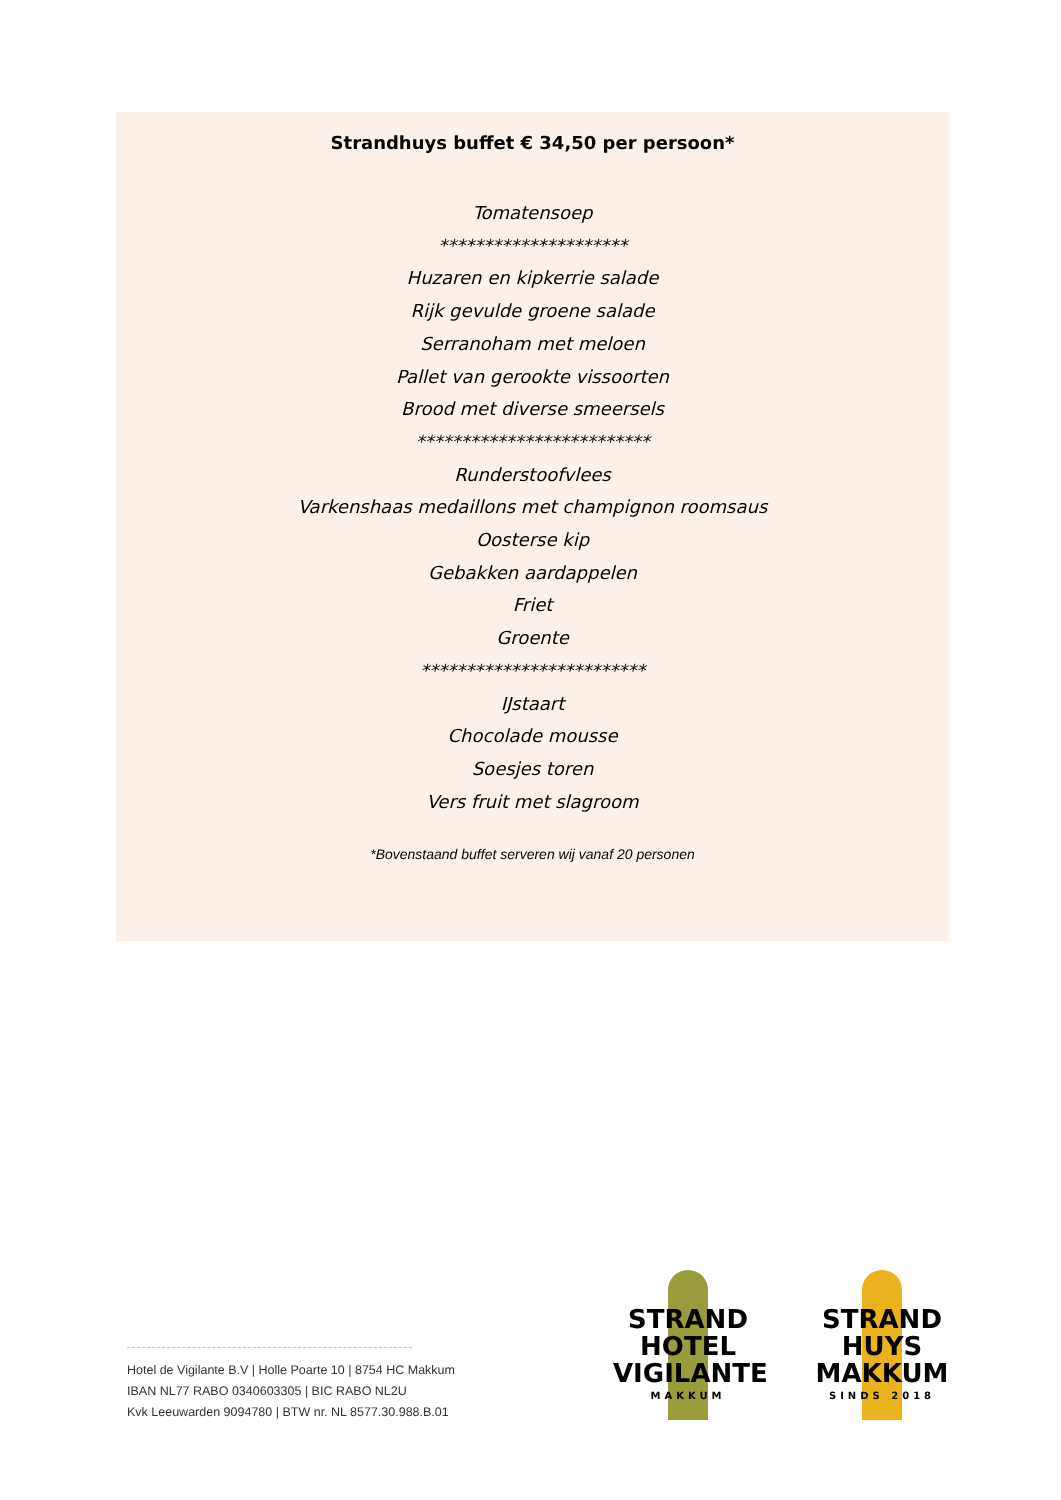Strandhuys buffet € 34,50 per persoon*
Tomatensoep
*********************
Huzaren en kipkerrie salade
Rijk gevulde groene salade
Serranoham met meloen
Pallet van gerookte vissoorten
Brood met diverse smeersels
**************************
Runderstoofvlees
Varkenshaas medaillons met champignon roomsaus
Oosterse kip
Gebakken aardappelen
Friet
Groente
*************************
IJstaart
Chocolade mousse
Soesjes toren
Vers fruit met slagroom
*Bovenstaand buffet serveren wij vanaf 20 personen
Hotel de Vigilante B.V | Holle Poarte 10 | 8754 HC Makkum
IBAN NL77 RABO 0340603305 | BIC RABO NL2U
Kvk Leeuwarden 9094780 | BTW nr. NL 8577.30.988.B.01
STRAND
HOTEL
VIGILANTE
MAKKUM
STRAND
HUYS
MAKKUM
SINDS 2018